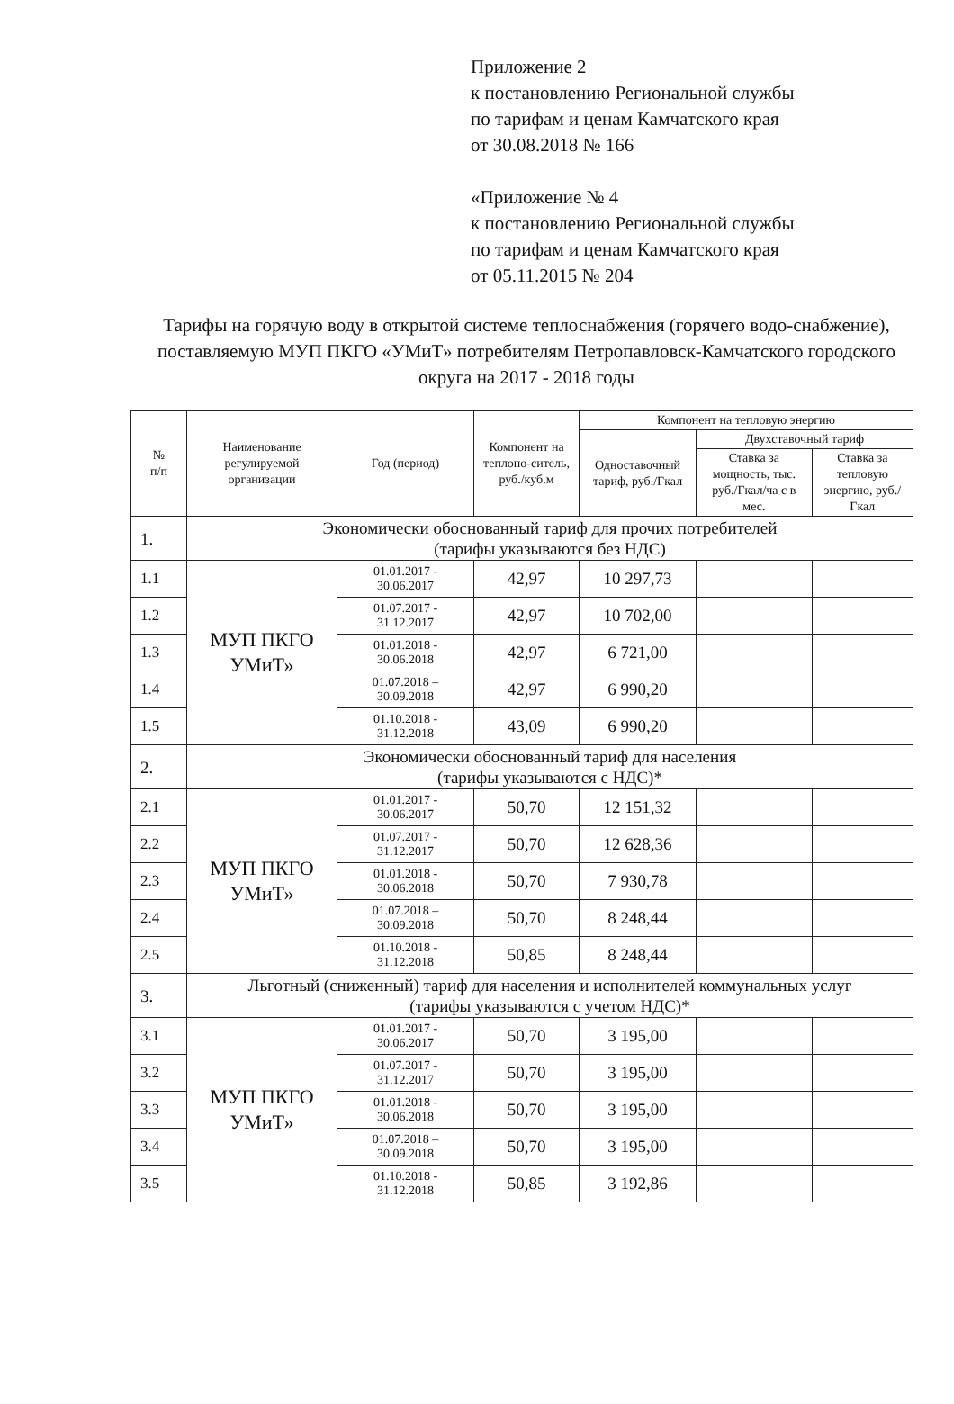Приложение 2
к постановлению Региональной службы
по тарифам и ценам Камчатского края
от 30.08.2018 № 166
«Приложение № 4
к постановлению Региональной службы
по тарифам и ценам Камчатского края
от 05.11.2015 № 204
Тарифы на горячую воду в открытой системе теплоснабжения (горячего водо-снабжение), поставляемую МУП ПКГО «УМиТ» потребителям Петропавловск-Камчатского городского округа на 2017 - 2018 годы
| № п/п | Наименование регулируемой организации | Год (период) | Компонент на теплоно-ситель, руб./куб.м | Компонент на тепловую энергию | | |
| --- | --- | --- | --- | --- | --- | --- |
| | | | | Одноставочный тариф, руб./Гкал | Двухставочный тариф | |
| | | | | | Ставка за мощность, тыс. руб./Гкал/ча с в мес. | Ставка за тепловую энергию, руб./Гкал |
| 1. | Экономически обоснованный тариф для прочих потребителей (тарифы указываются без НДС) | | | | | |
| 1.1 | МУП ПКГО УМиТ» | 01.01.2017 - 30.06.2017 | 42,97 | 10 297,73 | | |
| 1.2 | | 01.07.2017 - 31.12.2017 | 42,97 | 10 702,00 | | |
| 1.3 | | 01.01.2018 - 30.06.2018 | 42,97 | 6 721,00 | | |
| 1.4 | | 01.07.2018 – 30.09.2018 | 42,97 | 6 990,20 | | |
| 1.5 | | 01.10.2018 - 31.12.2018 | 43,09 | 6 990,20 | | |
| 2. | Экономически обоснованный тариф для населения (тарифы указываются с НДС)* | | | | | |
| 2.1 | МУП ПКГО УМиТ» | 01.01.2017 - 30.06.2017 | 50,70 | 12 151,32 | | |
| 2.2 | | 01.07.2017 - 31.12.2017 | 50,70 | 12 628,36 | | |
| 2.3 | | 01.01.2018 - 30.06.2018 | 50,70 | 7 930,78 | | |
| 2.4 | | 01.07.2018 – 30.09.2018 | 50,70 | 8 248,44 | | |
| 2.5 | | 01.10.2018 - 31.12.2018 | 50,85 | 8 248,44 | | |
| 3. | Льготный (сниженный) тариф для населения и исполнителей коммунальных услуг (тарифы указываются с учетом НДС)* | | | | | |
| 3.1 | МУП ПКГО УМиТ» | 01.01.2017 - 30.06.2017 | 50,70 | 3 195,00 | | |
| 3.2 | | 01.07.2017 - 31.12.2017 | 50,70 | 3 195,00 | | |
| 3.3 | | 01.01.2018 - 30.06.2018 | 50,70 | 3 195,00 | | |
| 3.4 | | 01.07.2018 – 30.09.2018 | 50,70 | 3 195,00 | | |
| 3.5 | | 01.10.2018 - 31.12.2018 | 50,85 | 3 192,86 | | |